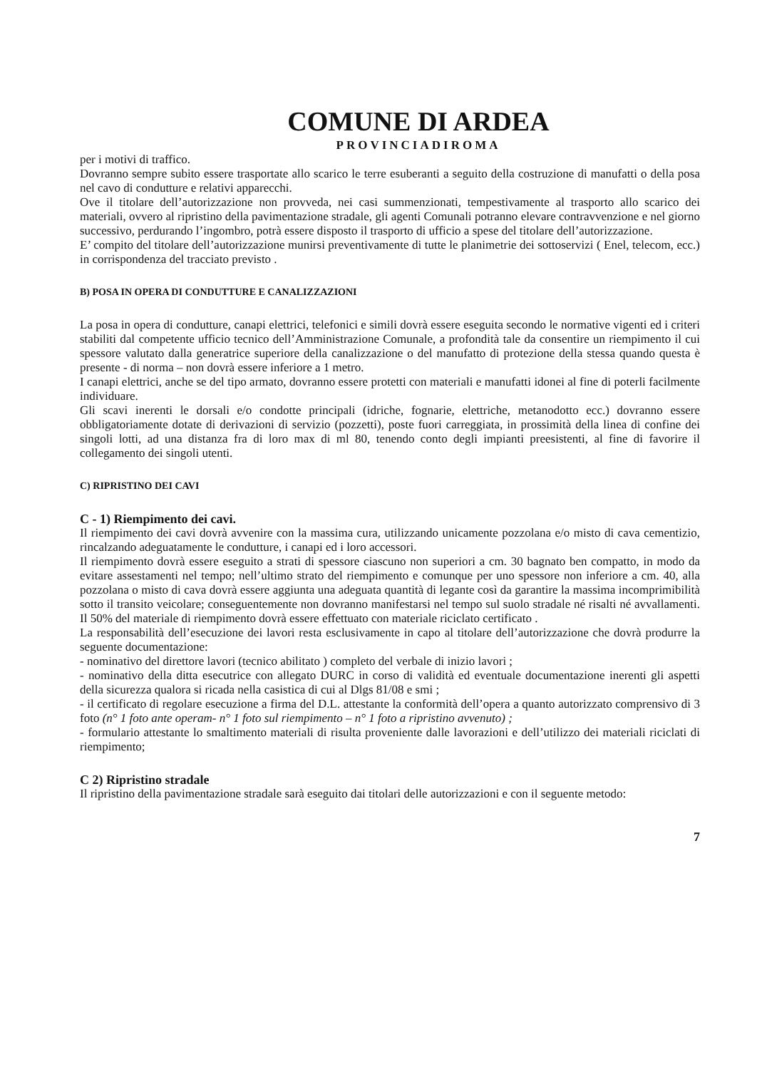COMUNE DI ARDEA
PROVINCIADIROMA
per i motivi di traffico.
Dovranno sempre subito essere trasportate allo scarico le terre esuberanti a seguito della costruzione di manufatti o della posa nel cavo di condutture e relativi apparecchi.
Ove il titolare dell’autorizzazione non provveda, nei casi summenzionati, tempestivamente al trasporto allo scarico dei materiali, ovvero al ripristino della pavimentazione stradale, gli agenti Comunali potranno elevare contravvenzione e nel giorno successivo, perdurando l’ingombro, potrà essere disposto il trasporto di ufficio a spese del titolare dell’autorizzazione.
E’ compito del titolare dell’autorizzazione munirsi preventivamente di tutte le planimetrie dei sottoservizi ( Enel, telecom, ecc.) in corrispondenza del tracciato previsto .
B) POSA IN OPERA DI CONDUTTURE E CANALIZZAZIONI
La posa in opera di condutture, canapi elettrici, telefonici e simili dovrà essere eseguita secondo le normative vigenti ed i criteri stabiliti dal competente ufficio tecnico dell’Amministrazione Comunale, a profondità tale da consentire un riempimento il cui spessore valutato dalla generatrice superiore della canalizzazione o del manufatto di protezione della stessa quando questa è presente - di norma – non dovrà essere inferiore a 1 metro.
I canapi elettrici, anche se del tipo armato, dovranno essere protetti con materiali e manufatti idonei al fine di poterli facilmente individuare.
Gli scavi inerenti le dorsali e/o condotte principali (idriche, fognarie, elettriche, metanodotto ecc.) dovranno essere obbligatoriamente dotate di derivazioni di servizio (pozzetti), poste fuori carreggiata, in prossimità della linea di confine dei singoli lotti, ad una distanza fra di loro max di ml 80, tenendo conto degli impianti preesistenti, al fine di favorire il collegamento dei singoli utenti.
C) RIPRISTINO DEI CAVI
C - 1) Riempimento dei cavi.
Il riempimento dei cavi dovrà avvenire con la massima cura, utilizzando unicamente pozzolana e/o misto di cava cementizio, rincalzando adeguatamente le condutture, i canapi ed i loro accessori.
Il riempimento dovrà essere eseguito a strati di spessore ciascuno non superiori a cm. 30 bagnato ben compatto, in modo da evitare assestamenti nel tempo; nell’ultimo strato del riempimento e comunque per uno spessore non inferiore a cm. 40, alla pozzolana o misto di cava dovrà essere aggiunta una adeguata quantità di legante così da garantire la massima incomprimibilità sotto il transito veicolare; conseguentemente non dovranno manifestarsi nel tempo sul suolo stradale né risalti né avvallamenti. Il 50% del materiale di riempimento dovrà essere effettuato con materiale riciclato certificato .
La responsabilità dell’esecuzione dei lavori resta esclusivamente in capo al titolare dell’autorizzazione che dovrà produrre la seguente documentazione:
- nominativo del direttore lavori (tecnico abilitato ) completo del verbale di inizio lavori ;
- nominativo della ditta esecutrice con allegato DURC in corso di validità ed eventuale documentazione inerenti gli aspetti della sicurezza qualora si ricada nella casistica di cui al Dlgs 81/08 e smi ;
- il certificato di regolare esecuzione a firma del D.L. attestante la conformità dell’opera a quanto autorizzato comprensivo di 3 foto (n° 1 foto ante operam- n° 1 foto sul riempimento – n° 1 foto a ripristino avvenuto) ;
- formulario attestante lo smaltimento materiali di risulta proveniente dalle lavorazioni e dell’utilizzo dei materiali riciclati di riempimento;
C 2) Ripristino stradale
Il ripristino della pavimentazione stradale sarà eseguito dai titolari delle autorizzazioni e con il seguente metodo:
7